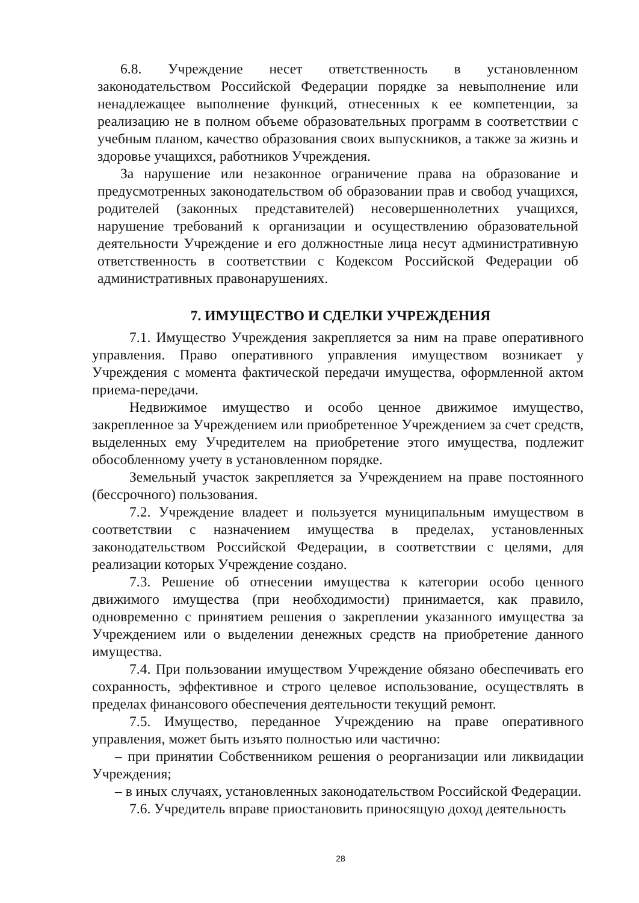6.8. Учреждение несет ответственность в установленном законодательством Российской Федерации порядке за невыполнение или ненадлежащее выполнение функций, отнесенных к ее компетенции, за реализацию не в полном объеме образовательных программ в соответствии с учебным планом, качество образования своих выпускников, а также за жизнь и здоровье учащихся, работников Учреждения.
За нарушение или незаконное ограничение права на образование и предусмотренных законодательством об образовании прав и свобод учащихся, родителей (законных представителей) несовершеннолетних учащихся, нарушение требований к организации и осуществлению образовательной деятельности Учреждение и его должностные лица несут административную ответственность в соответствии с Кодексом Российской Федерации об административных правонарушениях.
7. ИМУЩЕСТВО И СДЕЛКИ УЧРЕЖДЕНИЯ
7.1. Имущество Учреждения закрепляется за ним на праве оперативного управления. Право оперативного управления имуществом возникает у Учреждения с момента фактической передачи имущества, оформленной актом приема-передачи.
Недвижимое имущество и особо ценное движимое имущество, закрепленное за Учреждением или приобретенное Учреждением за счет средств, выделенных ему Учредителем на приобретение этого имущества, подлежит обособленному учету в установленном порядке.
Земельный участок закрепляется за Учреждением на праве постоянного (бессрочного) пользования.
7.2. Учреждение владеет и пользуется муниципальным имуществом в соответствии с назначением имущества в пределах, установленных законодательством Российской Федерации, в соответствии с целями, для реализации которых Учреждение создано.
7.3. Решение об отнесении имущества к категории особо ценного движимого имущества (при необходимости) принимается, как правило, одновременно с принятием решения о закреплении указанного имущества за Учреждением или о выделении денежных средств на приобретение данного имущества.
7.4. При пользовании имуществом Учреждение обязано обеспечивать его сохранность, эффективное и строго целевое использование, осуществлять в пределах финансового обеспечения деятельности текущий ремонт.
7.5. Имущество, переданное Учреждению на праве оперативного управления, может быть изъято полностью или частично:
– при принятии Собственником решения о реорганизации или ликвидации Учреждения;
– в иных случаях, установленных законодательством Российской Федерации.
7.6. Учредитель вправе приостановить приносящую доход деятельность
28